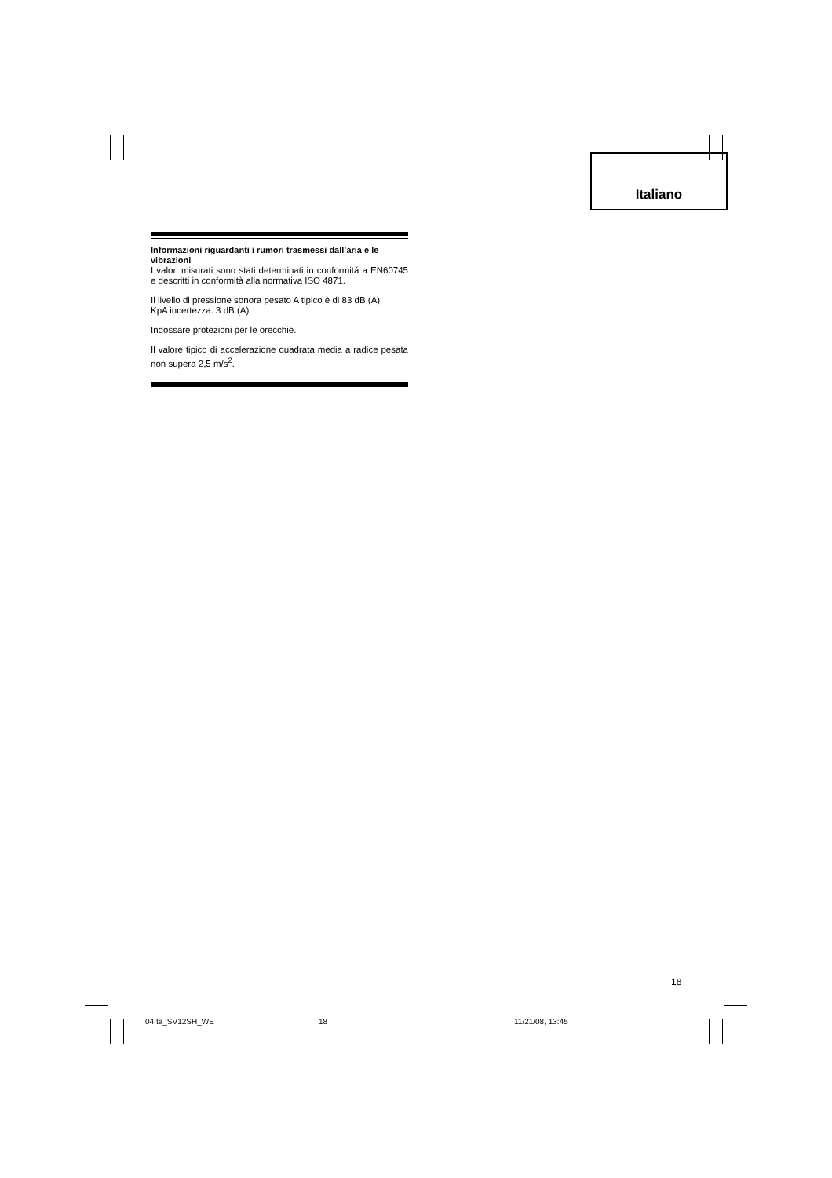Italiano
Informazioni riguardanti i rumori trasmessi dall’aria e le vibrazioni
I valori misurati sono stati determinati in conformitá a EN60745 e descritti in conformità alla normativa ISO 4871.
Il livello di pressione sonora pesato A tipico è di 83 dB (A)
KpA incertezza: 3 dB (A)
Indossare protezioni per le orecchie.
Il valore tipico di accelerazione quadrata media a radice pesata non supera 2,5 m/s<sup>2</sup>.
18
04Ita_SV12SH_WE 18 11/21/08, 13:45